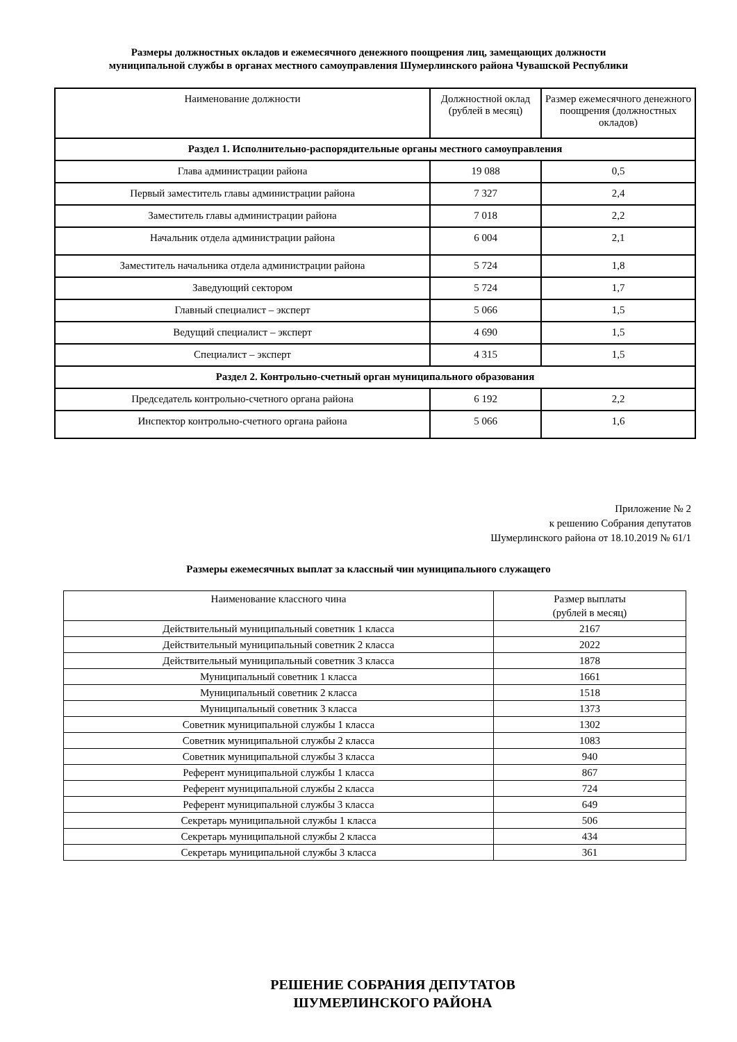Размеры должностных окладов и ежемесячного денежного поощрения лиц, замещающих должности муниципальной службы в органах местного самоуправления Шумерлинского района Чувашской Республики
| Наименование должности | Должностной оклад (рублей в месяц) | Размер ежемесячного денежного поощрения (должностных окладов) |
| --- | --- | --- |
| Раздел 1. Исполнительно-распорядительные органы местного самоуправления | | |
| Глава администрации района | 19 088 | 0,5 |
| Первый заместитель главы администрации района | 7 327 | 2,4 |
| Заместитель главы администрации района | 7 018 | 2,2 |
| Начальник отдела администрации района | 6 004 | 2,1 |
| Заместитель начальника отдела администрации района | 5 724 | 1,8 |
| Заведующий сектором | 5 724 | 1,7 |
| Главный специалист – эксперт | 5 066 | 1,5 |
| Ведущий специалист – эксперт | 4 690 | 1,5 |
| Специалист – эксперт | 4 315 | 1,5 |
| Раздел 2. Контрольно-счетный орган муниципального образования | | |
| Председатель контрольно-счетного органа района | 6 192 | 2,2 |
| Инспектор контрольно-счетного органа района | 5 066 | 1,6 |
Приложение № 2
к решению Собрания депутатов
Шумерлинского района от 18.10.2019 № 61/1
Размеры ежемесячных выплат за классный чин муниципального служащего
| Наименование классного чина | Размер выплаты (рублей в месяц) |
| --- | --- |
| Действительный муниципальный советник 1 класса | 2167 |
| Действительный муниципальный советник 2 класса | 2022 |
| Действительный муниципальный советник 3 класса | 1878 |
| Муниципальный советник 1 класса | 1661 |
| Муниципальный советник 2 класса | 1518 |
| Муниципальный советник 3 класса | 1373 |
| Советник муниципальной службы 1 класса | 1302 |
| Советник муниципальной службы 2 класса | 1083 |
| Советник муниципальной службы 3 класса | 940 |
| Референт муниципальной службы 1 класса | 867 |
| Референт муниципальной службы 2 класса | 724 |
| Референт муниципальной службы 3 класса | 649 |
| Секретарь муниципальной службы 1 класса | 506 |
| Секретарь муниципальной службы 2 класса | 434 |
| Секретарь муниципальной службы 3 класса | 361 |
РЕШЕНИЕ СОБРАНИЯ ДЕПУТАТОВ
ШУМЕРЛИНСКОГО РАЙОНА